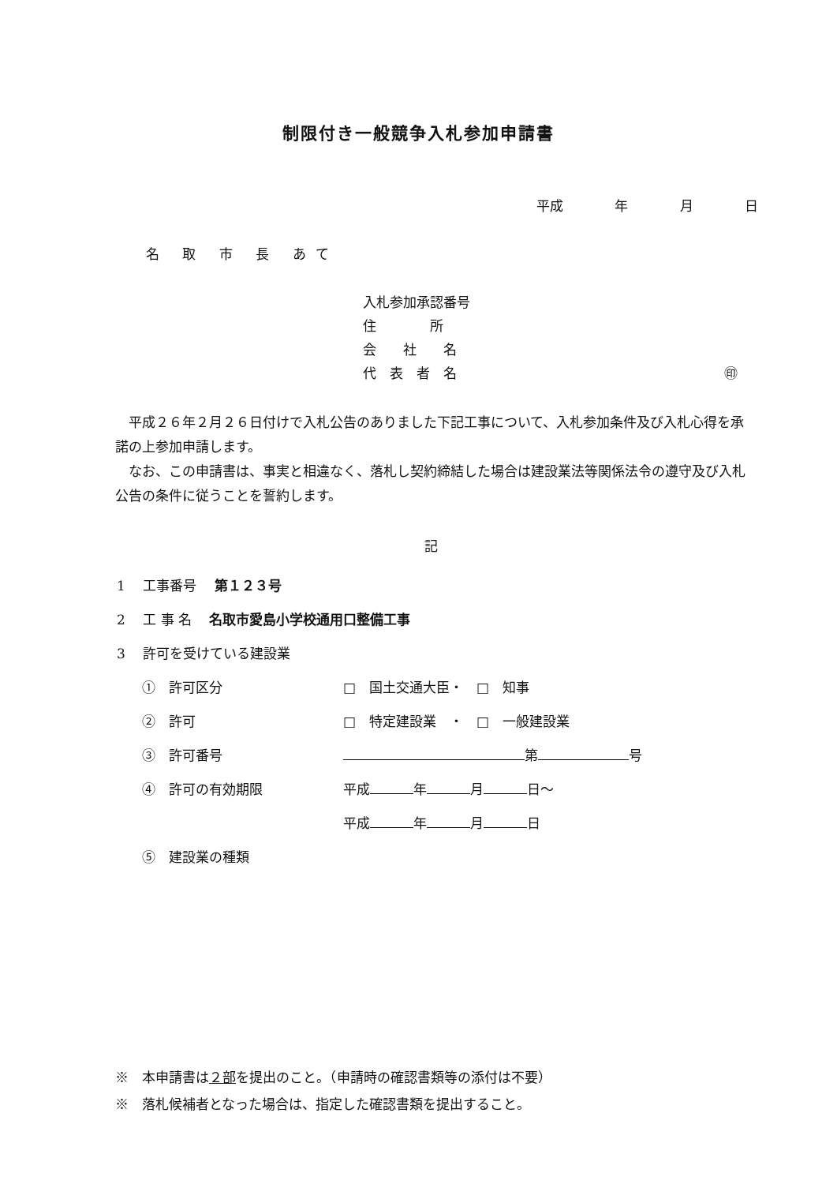制限付き一般競争入札参加申請書
平成 年 月 日
名 取 市 長 あて
入札参加承認番号
住　　　　所
会　　社　　名
代　表　者　名
㊞
　平成２６年２月２６日付けで入札公告のありました下記工事について、入札参加条件及び入札心得を承諾の上参加申請します。
　なお、この申請書は、事実と相違なく、落札し契約締結した場合は建設業法等関係法令の遵守及び入札公告の条件に従うことを誓約します。
記
1　 工事番号　 第１２３号
2　 工 事 名　 名取市愛島小学校通用口整備工事
3　 許可を受けている建設業
①　許可区分 □　国土交通大臣・　□　知事
②　許可 □　特定建設業　・　□　一般建設業
③　許可番号 第 号
④　許可の有効期限 平成 年 月 日～
平成 年 月 日
⑤　建設業の種類
※　本申請書は２部を提出のこと。（申請時の確認書類等の添付は不要）
※　落札候補者となった場合は、指定した確認書類を提出すること。